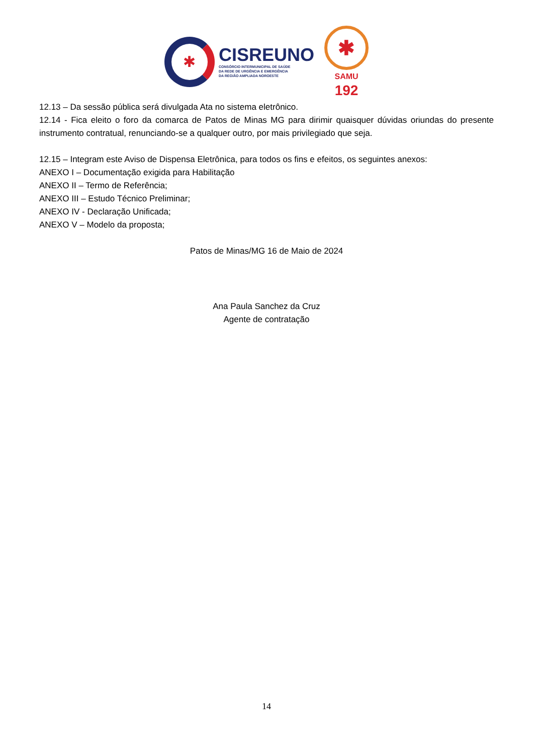✱
CISREUNO
CONSÓRCIO INTERMUNICIPAL DE SAÚDE
DA REDE DE URGÊNCIA E EMERGÊNCIA
DA REGIÃO AMPLIADA NOROESTE
✱
SAMU
192
12.13 – Da sessão pública será divulgada Ata no sistema eletrônico.
12.14 - Fica eleito o foro da comarca de Patos de Minas MG para dirimir quaisquer dúvidas oriundas do presente instrumento contratual, renunciando-se a qualquer outro, por mais privilegiado que seja.
12.15 – Integram este Aviso de Dispensa Eletrônica, para todos os fins e efeitos, os seguintes anexos:
ANEXO I – Documentação exigida para Habilitação
ANEXO II – Termo de Referência;
ANEXO III – Estudo Técnico Preliminar;
ANEXO IV - Declaração Unificada;
ANEXO V – Modelo da proposta;
Patos de Minas/MG 16 de Maio de 2024
Ana Paula Sanchez da Cruz
Agente de contratação
14